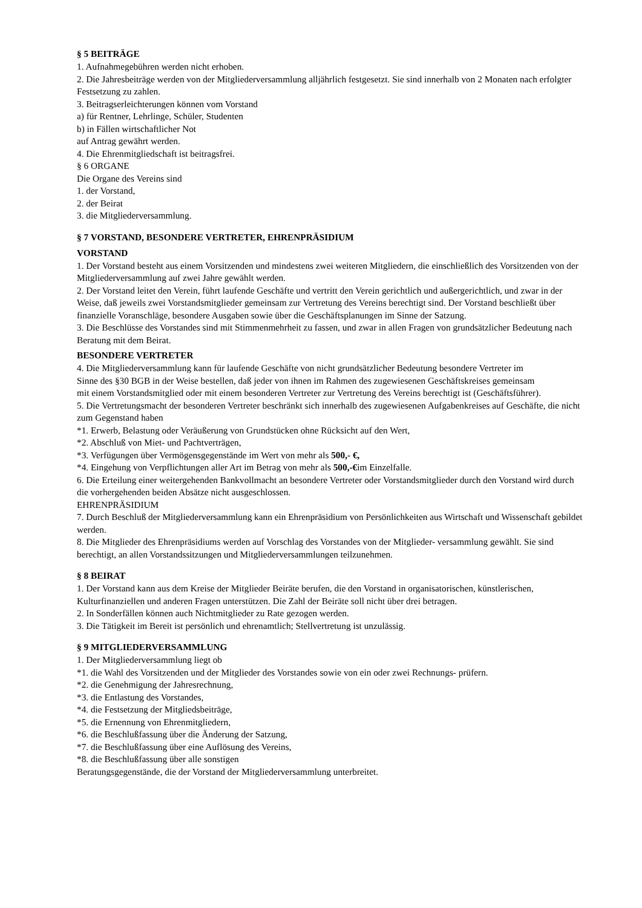§ 5 BEITRÄGE
1. Aufnahmegebühren werden nicht erhoben.
2. Die Jahresbeiträge werden von der Mitgliederversammlung alljährlich festgesetzt. Sie sind innerhalb von 2 Monaten nach erfolgter Festsetzung zu zahlen.
3. Beitragserleichterungen können vom Vorstand
a) für Rentner, Lehrlinge, Schüler, Studenten
b) in Fällen wirtschaftlicher Not
auf Antrag gewährt werden.
4. Die Ehrenmitgliedschaft ist beitragsfrei.
§ 6 ORGANE
Die Organe des Vereins sind
1. der Vorstand,
2. der Beirat
3. die Mitgliederversammlung.
§ 7 VORSTAND, BESONDERE VERTRETER, EHRENPRÄSIDIUM
VORSTAND
1. Der Vorstand besteht aus einem Vorsitzenden und mindestens zwei weiteren Mitgliedern, die einschließlich des Vorsitzenden von der Mitgliederversammlung auf zwei Jahre gewählt werden.
2. Der Vorstand leitet den Verein, führt laufende Geschäfte und vertritt den Verein gerichtlich und außergerichtlich, und zwar in der Weise, daß jeweils zwei Vorstandsmitglieder gemeinsam zur Vertretung des Vereins berechtigt sind. Der Vorstand beschließt über finanzielle Voranschläge, besondere Ausgaben sowie über die Geschäftsplanungen im Sinne der Satzung.
3. Die Beschlüsse des Vorstandes sind mit Stimmenmehrheit zu fassen, und zwar in allen Fragen von grundsätzlicher Bedeutung nach Beratung mit dem Beirat.
BESONDERE VERTRETER
4. Die Mitgliederversammlung kann für laufende Geschäfte von nicht grundsätzlicher Bedeutung besondere Vertreter im
Sinne des §30 BGB in der Weise bestellen, daß jeder von ihnen im Rahmen des zugewiesenen Geschäftskreises gemeinsam
mit einem Vorstandsmitglied oder mit einem besonderen Vertreter zur Vertretung des Vereins berechtigt ist (Geschäftsführer).
5. Die Vertretungsmacht der besonderen Vertreter beschränkt sich innerhalb des zugewiesenen Aufgabenkreises auf Geschäfte, die nicht zum Gegenstand haben
*1. Erwerb, Belastung oder Veräußerung von Grundstücken ohne Rücksicht auf den Wert,
*2. Abschluß von Miet- und Pachtverträgen,
*3. Verfügungen über Vermögensgegenstände im Wert von mehr als 500,- €,
*4. Eingehung von Verpflichtungen aller Art im Betrag von mehr als 500,-€im Einzelfalle.
6. Die Erteilung einer weitergehenden Bankvollmacht an besondere Vertreter oder Vorstandsmitglieder durch den Vorstand wird durch die vorhergehenden beiden Absätze nicht ausgeschlossen.
EHRENPRÄSIDIUM
7. Durch Beschluß der Mitgliederversammlung kann ein Ehrenpräsidium von Persönlichkeiten aus Wirtschaft und Wissenschaft gebildet werden.
8. Die Mitglieder des Ehrenpräsidiums werden auf Vorschlag des Vorstandes von der Mitglieder- versammlung gewählt. Sie sind berechtigt, an allen Vorstandssitzungen und Mitgliederversammlungen teilzunehmen.
§ 8 BEIRAT
1. Der Vorstand kann aus dem Kreise der Mitglieder Beiräte berufen, die den Vorstand in organisatorischen, künstlerischen, Kulturfinanziellen und anderen Fragen unterstützen. Die Zahl der Beiräte soll nicht über drei betragen.
2. In Sonderfällen können auch Nichtmitglieder zu Rate gezogen werden.
3. Die Tätigkeit im Bereit ist persönlich und ehrenamtlich; Stellvertretung ist unzulässig.
§ 9 MITGLIEDERVERSAMMLUNG
1. Der Mitgliederversammlung liegt ob
*1. die Wahl des Vorsitzenden und der Mitglieder des Vorstandes sowie von ein oder zwei Rechnungs- prüfern.
*2. die Genehmigung der Jahresrechnung,
*3. die Entlastung des Vorstandes,
*4. die Festsetzung der Mitgliedsbeiträge,
*5. die Ernennung von Ehrenmitgliedern,
*6. die Beschlußfassung über die Änderung der Satzung,
*7. die Beschlußfassung über eine Auflösung des Vereins,
*8. die Beschlußfassung über alle sonstigen
Beratungsgegenstände, die der Vorstand der Mitgliederversammlung unterbreitet.